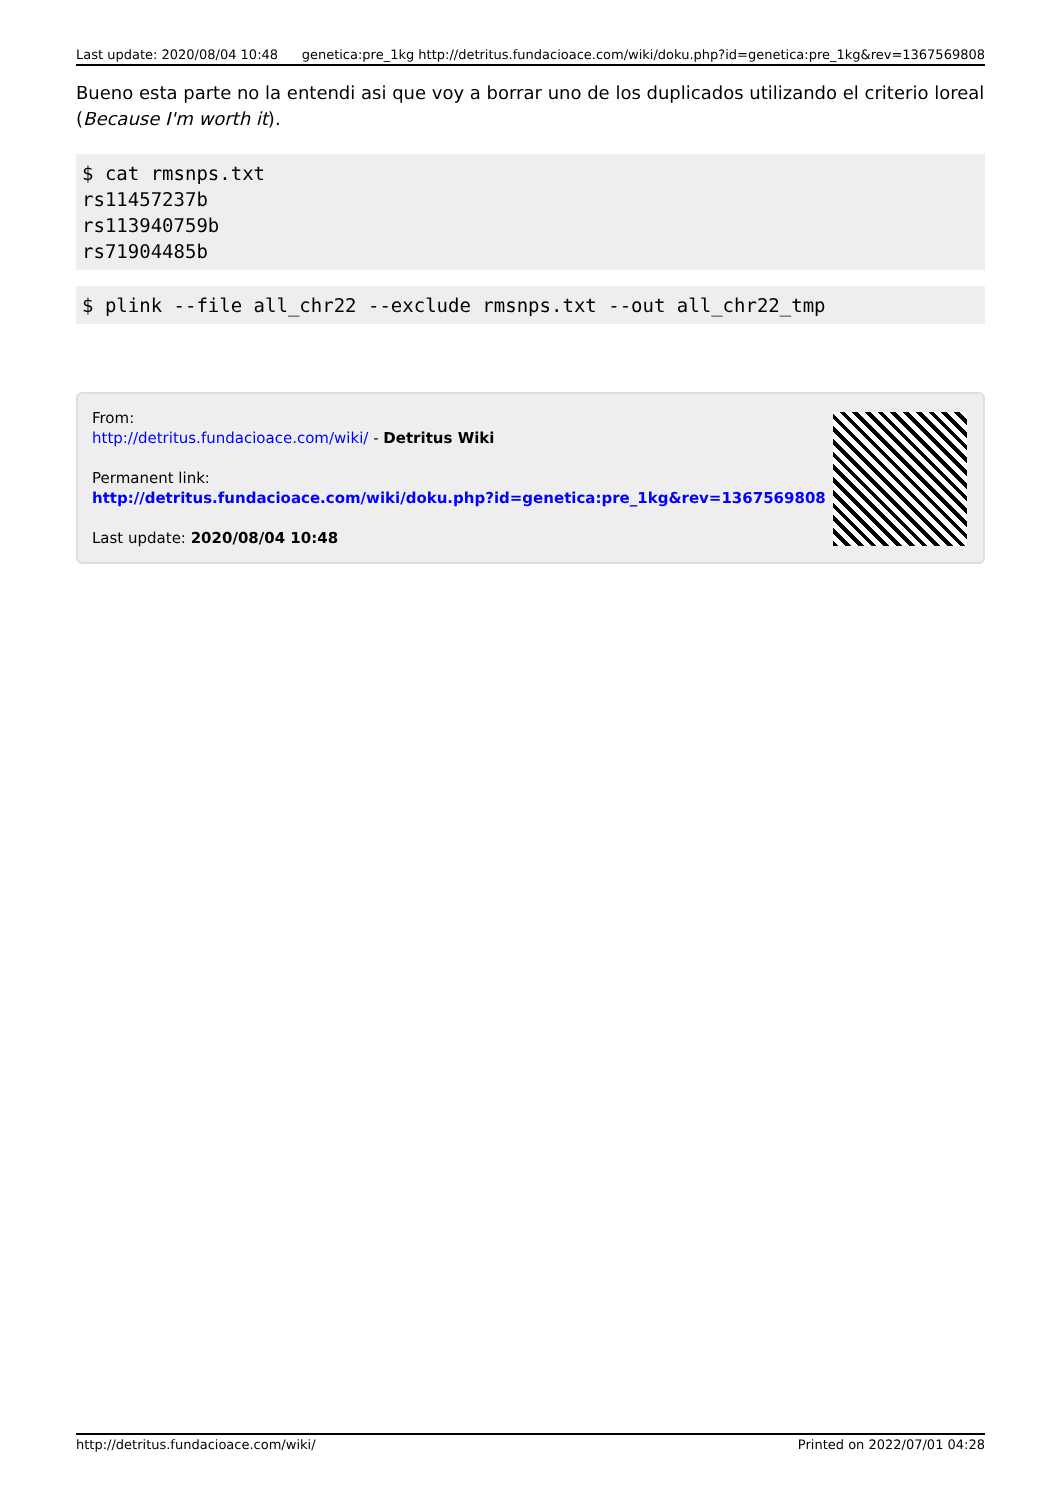Last update: 2020/08/04 10:48 genetica:pre_1kg http://detritus.fundacioace.com/wiki/doku.php?id=genetica:pre_1kg&rev=1367569808
Bueno esta parte no la entendi asi que voy a borrar uno de los duplicados utilizando el criterio loreal (Because I'm worth it).
$ cat rmsnps.txt
rs11457237b
rs113940759b
rs71904485b
$ plink --file all_chr22 --exclude rmsnps.txt --out all_chr22_tmp
From:
http://detritus.fundacioace.com/wiki/ - Detritus Wiki
Permanent link:
http://detritus.fundacioace.com/wiki/doku.php?id=genetica:pre_1kg&rev=1367569808
Last update: 2020/08/04 10:48
http://detritus.fundacioace.com/wiki/ Printed on 2022/07/01 04:28